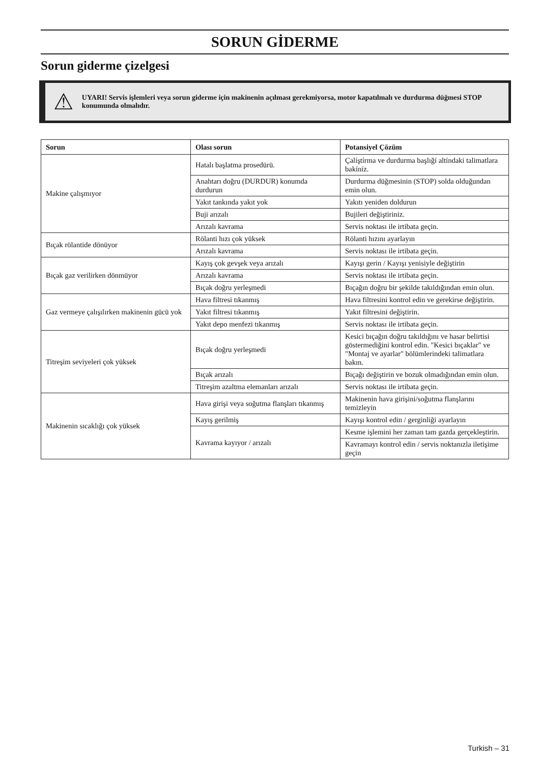SORUN GİDERME
Sorun giderme çizelgesi
⚠
UYARI! Servis işlemleri veya sorun giderme için makinenin açılması gerekmiyorsa, motor kapatılmalı ve durdurma düğmesi STOP konumunda olmalıdır.
| Sorun | Olası sorun | Potansiyel Çözüm |
| --- | --- | --- |
| Makine çalışmıyor | Hatalı başlatma prosedürü. | Çalíştírma ve durdurma başlığí altíndaki talimatlara bakíníz. |
| | Anahtarı doğru (DURDUR) konumda durdurun | Durdurma düğmesinin (STOP) solda olduğundan emin olun. |
| | Yakıt tankında yakıt yok | Yakıtı yeniden doldurun |
| | Buji arızalı | Bujileri değiştiriniz. |
| | Arızalı kavrama | Servis noktası ile irtibata geçin. |
| Bıçak rölantide dönüyor | Rölanti hızı çok yüksek | Rölanti hızını ayarlayın |
| | Arızalı kavrama | Servis noktası ile irtibata geçin. |
| Bıçak gaz verilirken dönmüyor | Kayış çok gevşek veya arızalı | Kayışı gerin / Kayışı yenisiyle değiştirin |
| | Arızalı kavrama | Servis noktası ile irtibata geçin. |
| | Bıçak doğru yerleşmedi | Bıçağın doğru bir şekilde takıldığından emin olun. |
| Gaz vermeye çalışılırken makinenin gücü yok | Hava filtresi tıkanmış | Hava filtresini kontrol edin ve gerekirse değiştirin. |
| | Yakıt filtresi tıkanmış | Yakıt filtresini değiştirin. |
| | Yakıt depo menfezi tıkanmış | Servis noktası ile irtibata geçin. |
| Titreşim seviyeleri çok yüksek | Bıçak doğru yerleşmedi | Kesici bıçağın doğru takıldığını ve hasar belirtisi göstermediğini kontrol edin. "Kesici bıçaklar" ve "Montaj ve ayarlar" bölümlerindeki talimatlara bakın. |
| | Bıçak arızalı | Bıçağı değiştirin ve bozuk olmadığından emin olun. |
| | Titreşim azaltma elemanları arızalı | Servis noktası ile irtibata geçin. |
| Makinenin sıcaklığı çok yüksek | Hava girişi veya soğutma flanşları tıkanmış | Makinenin hava girişini/soğutma flanşlarını temizleyin |
| | Kayış gerilmiş | Kayışı kontrol edin / gerginliği ayarlayın |
| | Kavrama kayıyor / arızalı | Kesme işlemini her zaman tam gazda gerçekleştirin. |
| | | Kavramayı kontrol edin / servis noktanızla iletişime geçin |
Turkish – 31